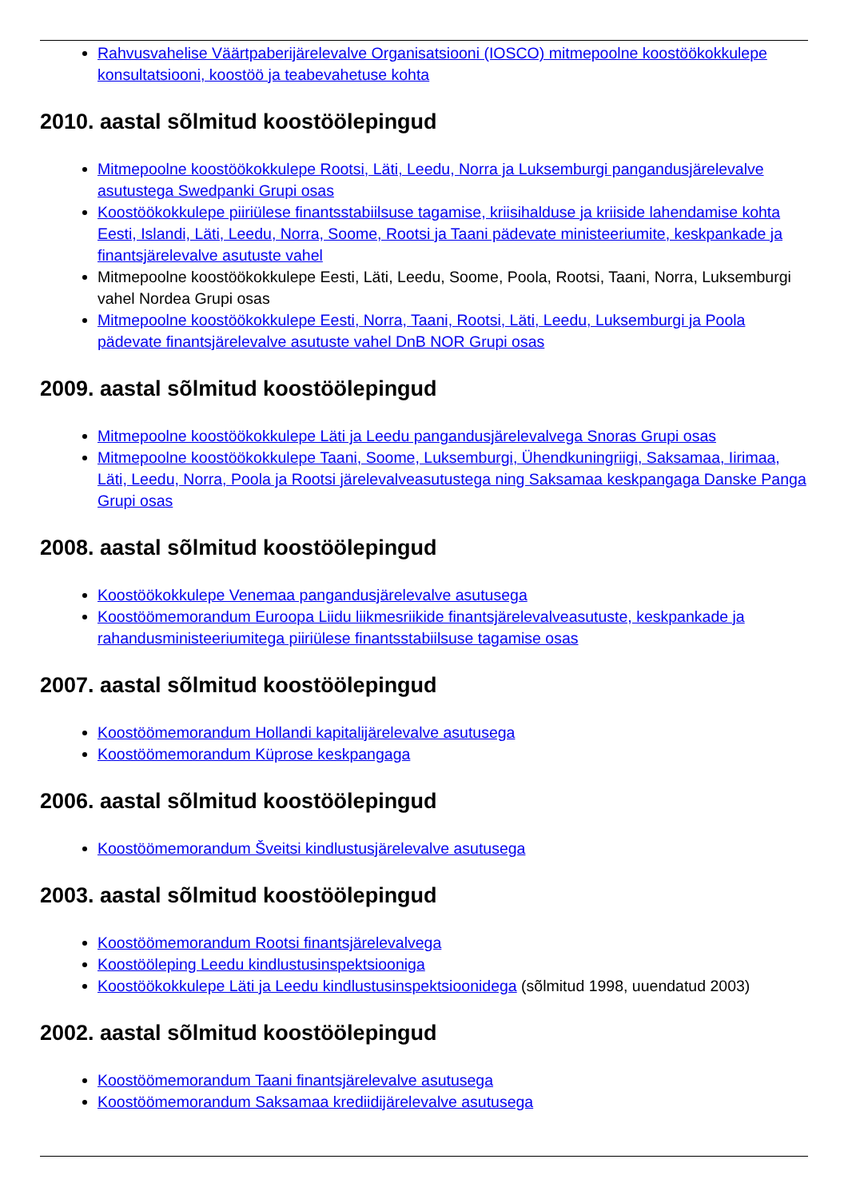Rahvusvahelise Väärtpaberijärelevalve Organisatsiooni (IOSCO) mitmepoolne koostöökokkulepe konsultatsiooni, koostöö ja teabevahetuse kohta
2010. aastal sõlmitud koostöölepingud
Mitmepoolne koostöökokkulepe Rootsi, Läti, Leedu, Norra ja Luksemburgi pangandusjärelevalve asutustega Swedpanki Grupi osas
Koostöökokkulepe piiriülese finantsstabiilsuse tagamise, kriisihalduse ja kriiside lahendamise kohta Eesti, Islandi, Läti, Leedu, Norra, Soome, Rootsi ja Taani pädevate ministeeriumite, keskpankade ja finantsjärelevalve asutuste vahel
Mitmepoolne koostöökokkulepe Eesti, Läti, Leedu, Soome, Poola, Rootsi, Taani, Norra, Luksemburgi vahel Nordea Grupi osas
Mitmepoolne koostöökokkulepe Eesti, Norra, Taani, Rootsi, Läti, Leedu, Luksemburgi ja Poola pädevate finantsjärelevalve asutuste vahel DnB NOR Grupi osas
2009. aastal sõlmitud koostöölepingud
Mitmepoolne koostöökokkulepe Läti ja Leedu pangandusjärelevalvega Snoras Grupi osas
Mitmepoolne koostöökokkulepe Taani, Soome, Luksemburgi, Ühendkuningriigi, Saksamaa, Iirimaa, Läti, Leedu, Norra, Poola ja Rootsi järelevalveasutustega ning Saksamaa keskpangaga Danske Panga Grupi osas
2008. aastal sõlmitud koostöölepingud
Koostöökokkulepe Venemaa pangandusjärelevalve asutusega
Koostöömemorandum Euroopa Liidu liikmesriikide finantsjärelevalveasutuste, keskpankade ja rahandusministeeriumitega piiriülese finantsstabiilsuse tagamise osas
2007. aastal sõlmitud koostöölepingud
Koostöömemorandum Hollandi kapitalijärelevalve asutusega
Koostöömemorandum Küprose keskpangaga
2006. aastal sõlmitud koostöölepingud
Koostöömemorandum Šveitsi kindlustusjärelevalve asutusega
2003. aastal sõlmitud koostöölepingud
Koostöömemorandum Rootsi finantsjärelevalvega
Koostööleping Leedu kindlustusinspektsiooniga
Koostöökokkulepe Läti ja Leedu kindlustusinspektsioonidega (sõlmitud 1998, uuendatud 2003)
2002. aastal sõlmitud koostöölepingud
Koostöömemorandum Taani finantsjärelevalve asutusega
Koostöömemorandum Saksamaa krediidijärelevalve asutusega